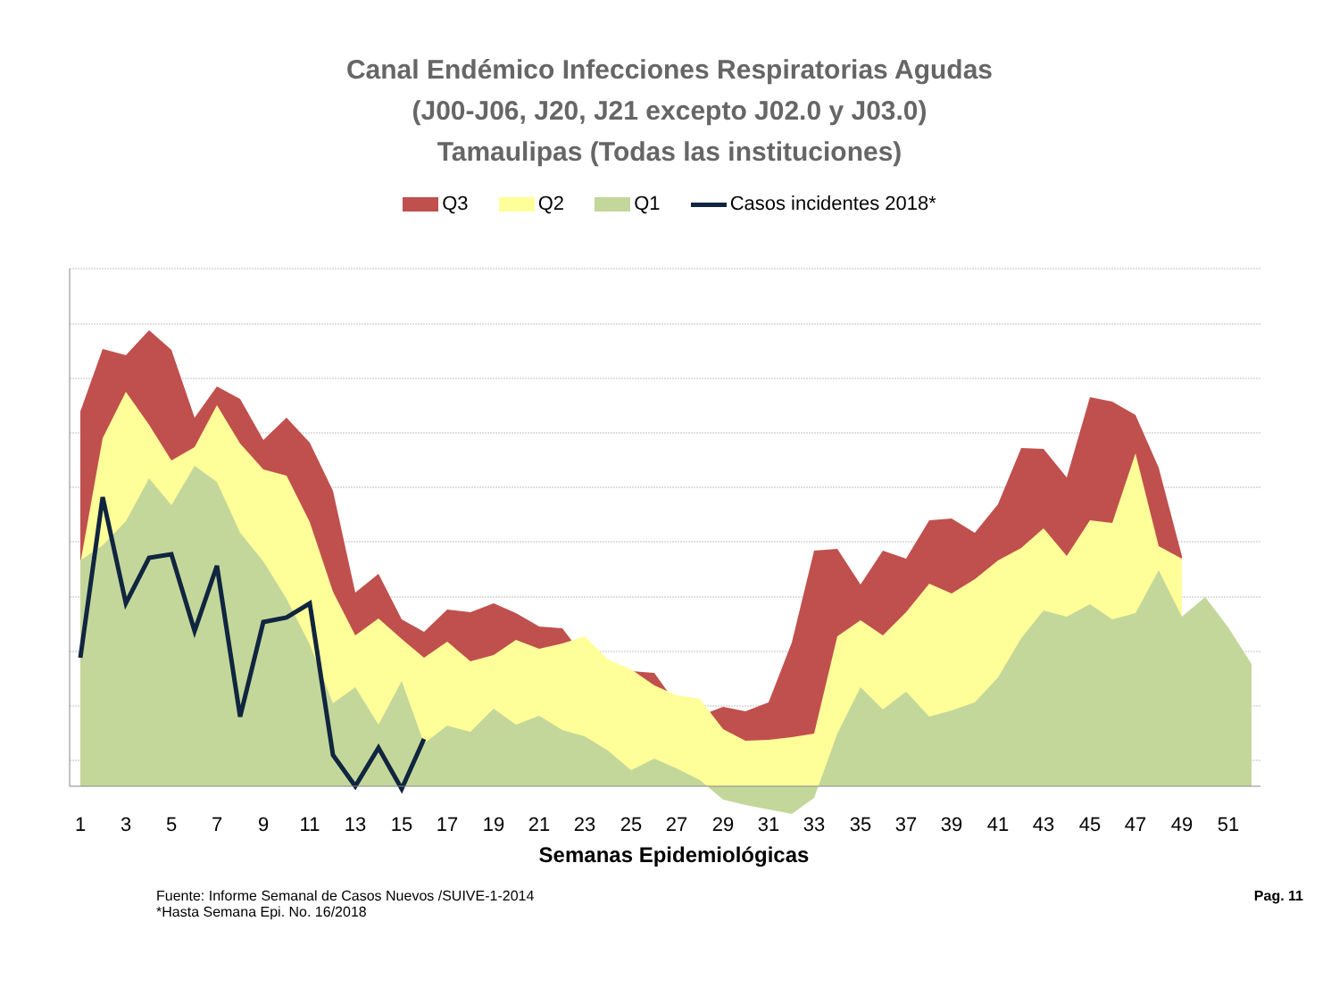Canal Endémico Infecciones Respiratorias Agudas
(J00-J06, J20, J21 excepto J02.0 y J03.0)
Tamaulipas (Todas las instituciones)
Q3 Q2 Q1 Casos incidentes 2018*
1
3
5
7
9
11
13
15
17
19
21
23
25
27
29
31
33
35
37
39
41
43
45
47
49
51
Semanas Epidemiológicas
Fuente: Informe Semanal de Casos Nuevos /SUIVE-1-2014
*Hasta Semana Epi. No. 16/2018
Pag. 11